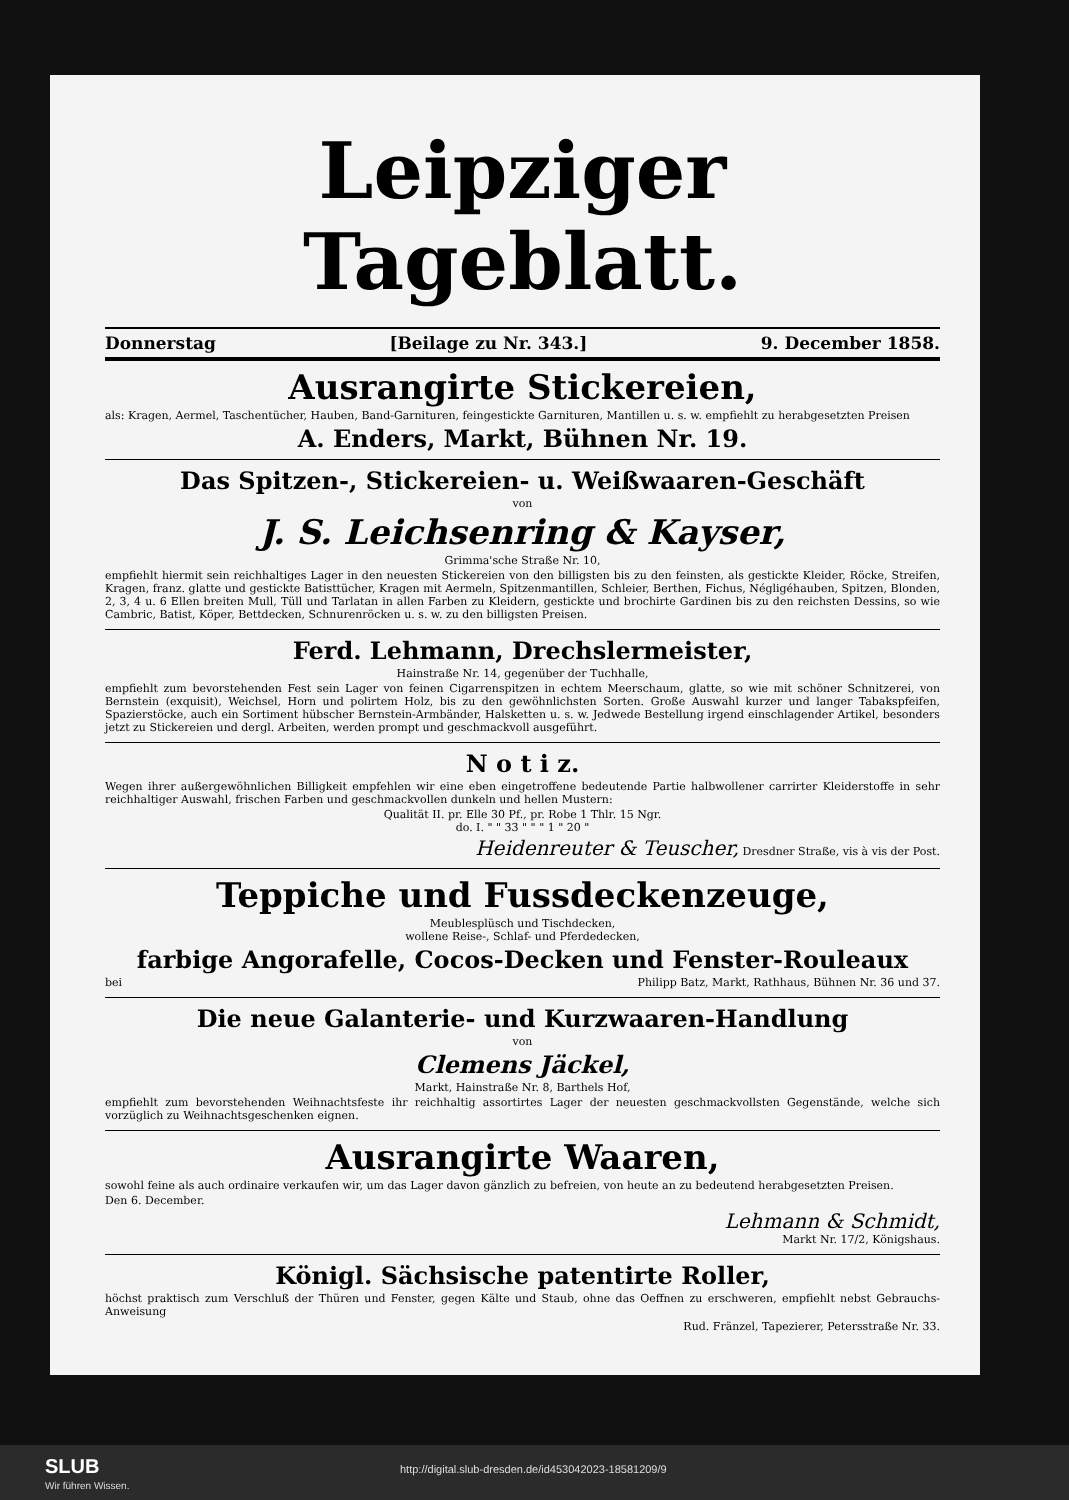Leipziger Tageblatt.
Donnerstag [Beilage zu Nr. 343.] 9. December 1858.
Ausrangirte Stickereien,
als: Kragen, Aermel, Taschentücher, Hauben, Band-Garnituren, feingestickte Garnituren, Mantillen u. s. w. empfiehlt zu herabgesetzten Preisen
A. Enders, Markt, Bühnen Nr. 19.
Das Spitzen-, Stickereien- u. Weißwaaren-Geschäft
von
J. S. Leichsenring & Kayser,
Grimma'sche Straße Nr. 10,
empfiehlt hiermit sein reichhaltiges Lager in den neuesten Stickereien von den billigsten bis zu den feinsten, als gestickte Kleider, Röcke, Streifen, Kragen, franz. glatte und gestickte Batisttücher, Kragen mit Aermeln, Spitzenmantillen, Schleier, Berthen, Fichus, Négligéhauben, Spitzen, Blonden, 2, 3, 4 u. 6 Ellen breiten Mull, Tüll und Tarlatan in allen Farben zu Kleidern, gestickte und brochirte Gardinen bis zu den reichsten Dessins, so wie Cambric, Batist, Köper, Bettdecken, Schnurenröcken u. s. w. zu den billigsten Preisen.
Ferd. Lehmann, Drechslermeister,
Hainstraße Nr. 14, gegenüber der Tuchhalle,
empfiehlt zum bevorstehenden Fest sein Lager von feinen Cigarrenspitzen in echtem Meerschaum, glatte, so wie mit schöner Schnitzerei, von Bernstein (exquisit), Weichsel, Horn und polirtem Holz, bis zu den gewöhnlichsten Sorten. Große Auswahl kurzer und langer Tabakspfeifen, Spazierstöcke, auch ein Sortiment hübscher Bernstein-Armbänder, Halsketten u. s. w. Jedwede Bestellung irgend einschlagender Artikel, besonders jetzt zu Stickereien und dergl. Arbeiten, werden prompt und geschmackvoll ausgeführt.
N o t i z.
Wegen ihrer außergewöhnlichen Billigkeit empfehlen wir eine eben eingetroffene bedeutende Partie halbwollener carrirter Kleiderstoffe in sehr reichhaltiger Auswahl, frischen Farben und geschmackvollen dunkeln und hellen Mustern:
Qualität II. pr. Elle 30 Pf., pr. Robe 1 Thlr. 15 Ngr.
do. I. " " 33 " " " 1 " 20 "
Heidenreuter & Teuscher, Dresdner Straße, vis à vis der Post.
Teppiche und Fussdeckenzeuge,
Meublesplüsch und Tischdecken,
wollene Reise-, Schlaf- und Pferdedecken,
farbige Angorafelle, Cocos-Decken und Fenster-Rouleaux
bei Philipp Batz, Markt, Rathhaus, Bühnen Nr. 36 und 37.
Die neue Galanterie- und Kurzwaaren-Handlung
von
Clemens Jäckel,
Markt, Hainstraße Nr. 8, Barthels Hof,
empfiehlt zum bevorstehenden Weihnachtsfeste ihr reichhaltig assortirtes Lager der neuesten geschmackvollsten Gegenstände, welche sich vorzüglich zu Weihnachtsgeschenken eignen.
Ausrangirte Waaren,
sowohl feine als auch ordinaire verkaufen wir, um das Lager davon gänzlich zu befreien, von heute an zu bedeutend herabgesetzten Preisen.
Den 6. December.
Lehmann & Schmidt,
Markt Nr. 17/2, Königshaus.
Königl. Sächsische patentirte Roller,
höchst praktisch zum Verschluß der Thüren und Fenster, gegen Kälte und Staub, ohne das Oeffnen zu erschweren, empfiehlt nebst Gebrauchs-Anweisung
Rud. Fränzel, Tapezierer, Petersstraße Nr. 33.
SLUB
Wir führen Wissen.
http://digital.slub-dresden.de/id453042023-18581209/9